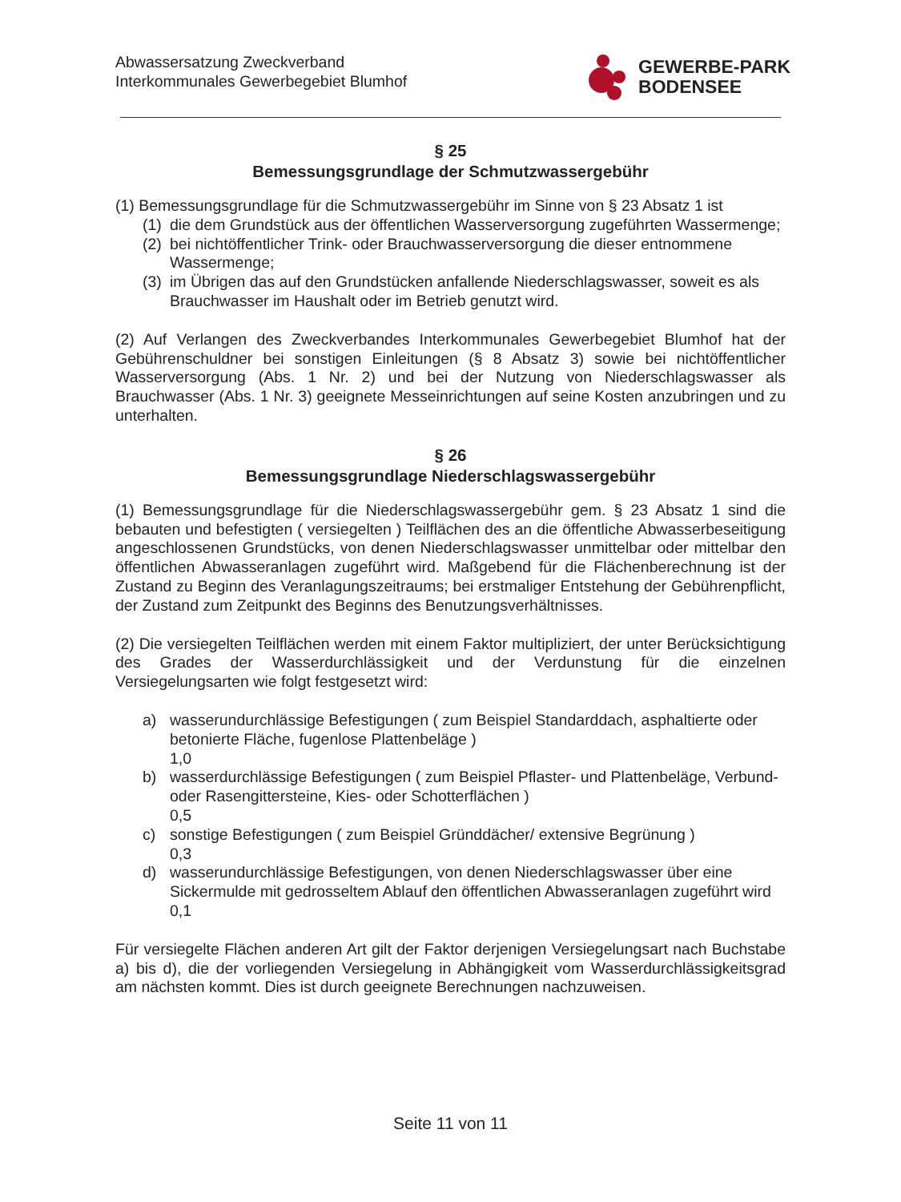Abwassersatzung Zweckverband
Interkommunales Gewerbegebiet Blumhof
GEWERBE-PARK
BODENSEE
§ 25
Bemessungsgrundlage der Schmutzwassergebühr
(1) Bemessungsgrundlage für die Schmutzwassergebühr im Sinne von § 23 Absatz 1 ist
(1) die dem Grundstück aus der öffentlichen Wasserversorgung zugeführten Wassermenge;
(2) bei nichtöffentlicher Trink- oder Brauchwasserversorgung die dieser entnommene Wassermenge;
(3) im Übrigen das auf den Grundstücken anfallende Niederschlagswasser, soweit es als Brauchwasser im Haushalt oder im Betrieb genutzt wird.
(2) Auf Verlangen des Zweckverbandes Interkommunales Gewerbegebiet Blumhof hat der Gebührenschuldner bei sonstigen Einleitungen (§ 8 Absatz 3) sowie bei nichtöffentlicher Wasserversorgung (Abs. 1 Nr. 2) und bei der Nutzung von Niederschlagswasser als Brauchwasser (Abs. 1 Nr. 3) geeignete Messeinrichtungen auf seine Kosten anzubringen und zu unterhalten.
§ 26
Bemessungsgrundlage Niederschlagswassergebühr
(1) Bemessungsgrundlage für die Niederschlagswassergebühr gem. § 23 Absatz 1 sind die bebauten und befestigten ( versiegelten ) Teilflächen des an die öffentliche Abwasserbeseitigung angeschlossenen Grundstücks, von denen Niederschlagswasser unmittelbar oder mittelbar den öffentlichen Abwasseranlagen zugeführt wird. Maßgebend für die Flächenberechnung ist der Zustand zu Beginn des Veranlagungszeitraums; bei erstmaliger Entstehung der Gebührenpflicht, der Zustand zum Zeitpunkt des Beginns des Benutzungsverhältnisses.
(2) Die versiegelten Teilflächen werden mit einem Faktor multipliziert, der unter Berücksichtigung des Grades der Wasserdurchlässigkeit und der Verdunstung für die einzelnen Versiegelungsarten wie folgt festgesetzt wird:
a) wasserundurchlässige Befestigungen ( zum Beispiel Standarddach, asphaltierte oder betonierte Fläche, fugenlose Plattenbeläge )
1,0
b) wasserdurchlässige Befestigungen ( zum Beispiel Pflaster- und Plattenbeläge, Verbund- oder Rasengittersteine, Kies- oder Schotterflächen )
0,5
c) sonstige Befestigungen ( zum Beispiel Gründdächer/ extensive Begrünung )
0,3
d) wasserundurchlässige Befestigungen, von denen Niederschlagswasser über eine Sickermulde mit gedrosseltem Ablauf den öffentlichen Abwasseranlagen zugeführt wird
0,1
Für versiegelte Flächen anderen Art gilt der Faktor derjenigen Versiegelungsart nach Buchstabe a) bis d), die der vorliegenden Versiegelung in Abhängigkeit vom Wasserdurchlässigkeitsgrad am nächsten kommt. Dies ist durch geeignete Berechnungen nachzuweisen.
Seite 11 von 11